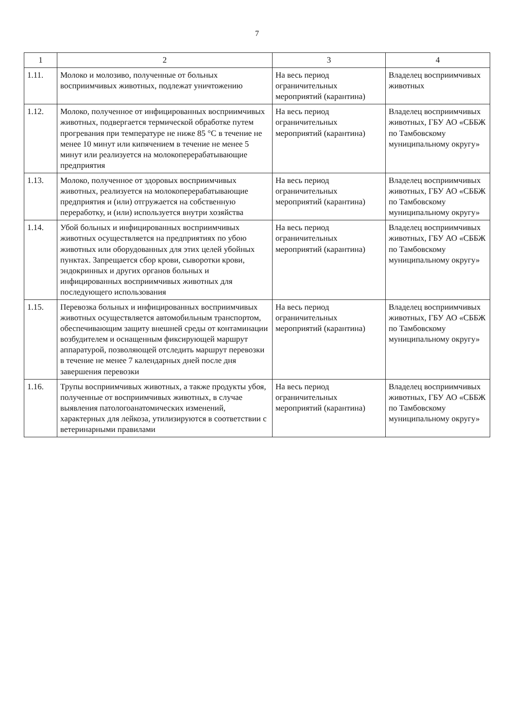7
| 1 | 2 | 3 | 4 |
| --- | --- | --- | --- |
| 1.11. | Молоко и молозиво, полученные от больных восприимчивых животных, подлежат уничтожению | На весь период ограничительных мероприятий (карантина) | Владелец восприимчивых животных |
| 1.12. | Молоко, полученное от инфицированных восприимчивых животных, подвергается термической обработке путем прогревания при температуре не ниже 85 °С в течение не менее 10 минут или кипячением в течение не менее 5 минут или реализуется на молокоперерабатывающие предприятия | На весь период ограничительных мероприятий (карантина) | Владелец восприимчивых животных, ГБУ АО «СББЖ по Тамбовскому муниципальному округу» |
| 1.13. | Молоко, полученное от здоровых восприимчивых животных, реализуется на молокоперерабатывающие предприятия и (или) отгружается на собственную переработку, и (или) используется внутри хозяйства | На весь период ограничительных мероприятий (карантина) | Владелец восприимчивых животных, ГБУ АО «СББЖ по Тамбовскому муниципальному округу» |
| 1.14. | Убой больных и инфицированных восприимчивых животных осуществляется на предприятиях по убою животных или оборудованных для этих целей убойных пунктах. Запрещается сбор крови, сыворотки крови, эндокринных и других органов больных и инфицированных восприимчивых животных для последующего использования | На весь период ограничительных мероприятий (карантина) | Владелец восприимчивых животных, ГБУ АО «СББЖ по Тамбовскому муниципальному округу» |
| 1.15. | Перевозка больных и инфицированных восприимчивых животных осуществляется автомобильным транспортом, обеспечивающим защиту внешней среды от контаминации возбудителем и оснащенным фиксирующей маршрут аппаратурой, позволяющей отследить маршрут перевозки в течение не менее 7 календарных дней после дня завершения перевозки | На весь период ограничительных мероприятий (карантина) | Владелец восприимчивых животных, ГБУ АО «СББЖ по Тамбовскому муниципальному округу» |
| 1.16. | Трупы восприимчивых животных, а также продукты убоя, полученные от восприимчивых животных, в случае выявления патологоанатомических изменений, характерных для лейкоза, утилизируются в соответствии с ветеринарными правилами | На весь период ограничительных мероприятий (карантина) | Владелец восприимчивых животных, ГБУ АО «СББЖ по Тамбовскому муниципальному округу» |